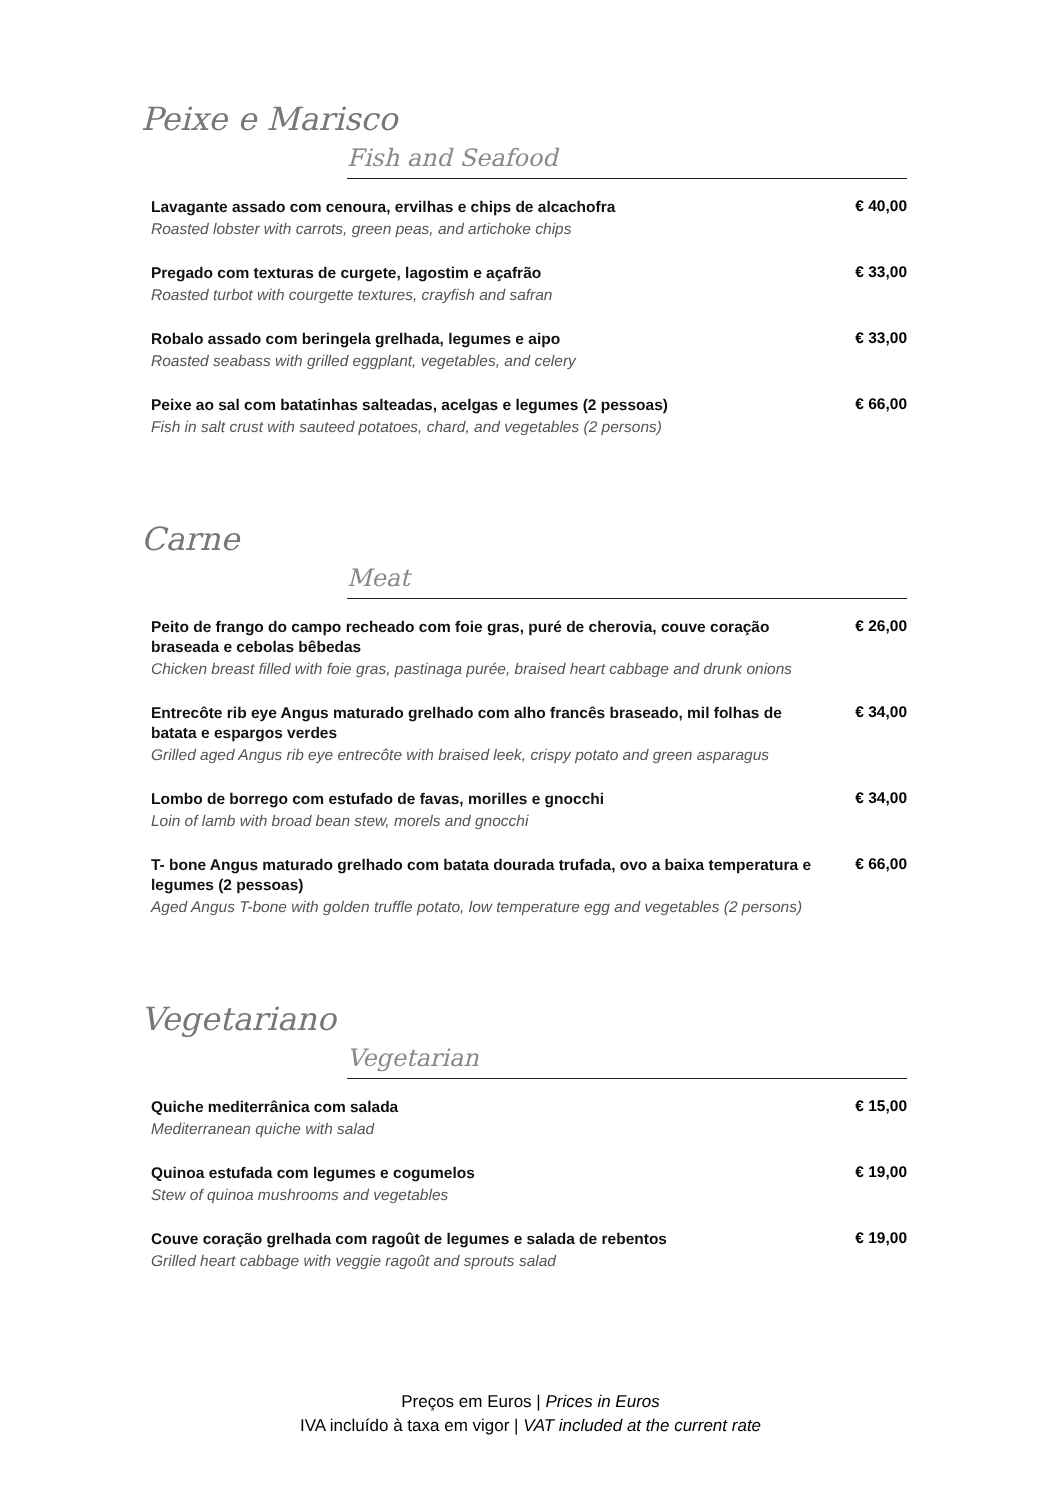Peixe e Marisco
Fish and Seafood
Lavagante assado com cenoura, ervilhas e chips de alcachofra
Roasted lobster with carrots, green peas, and artichoke chips
€ 40,00
Pregado com texturas de curgete, lagostim e açafrão
Roasted turbot with courgette textures, crayfish and safran
€ 33,00
Robalo assado com beringela grelhada, legumes e aipo
Roasted seabass with grilled eggplant, vegetables, and celery
€ 33,00
Peixe ao sal com batatinhas salteadas, acelgas e legumes (2 pessoas)
Fish in salt crust with sauteed potatoes, chard, and vegetables (2 persons)
€ 66,00
Carne
Meat
Peito de frango do campo recheado com foie gras, puré de cherovia, couve coração braseada e cebolas bêbedas
Chicken breast filled with foie gras, pastinaga purée, braised heart cabbage and drunk onions
€ 26,00
Entrecôte rib eye Angus maturado grelhado com alho francês braseado, mil folhas de batata e espargos verdes
Grilled aged Angus rib eye entrecôte with braised leek, crispy potato and green asparagus
€ 34,00
Lombo de borrego com estufado de favas, morilles e gnocchi
Loin of lamb with broad bean stew, morels and gnocchi
€ 34,00
T- bone Angus maturado grelhado com batata dourada trufada, ovo a baixa temperatura e legumes (2 pessoas)
Aged Angus T-bone with golden truffle potato, low temperature egg and vegetables (2 persons)
€ 66,00
Vegetariano
Vegetarian
Quiche mediterrânica com salada
Mediterranean quiche with salad
€ 15,00
Quinoa estufada com legumes e cogumelos
Stew of quinoa mushrooms and vegetables
€ 19,00
Couve coração grelhada com ragoût de legumes e salada de rebentos
Grilled heart cabbage with veggie ragoût and sprouts salad
€ 19,00
Preços em Euros | Prices in Euros
IVA incluído à taxa em vigor | VAT included at the current rate